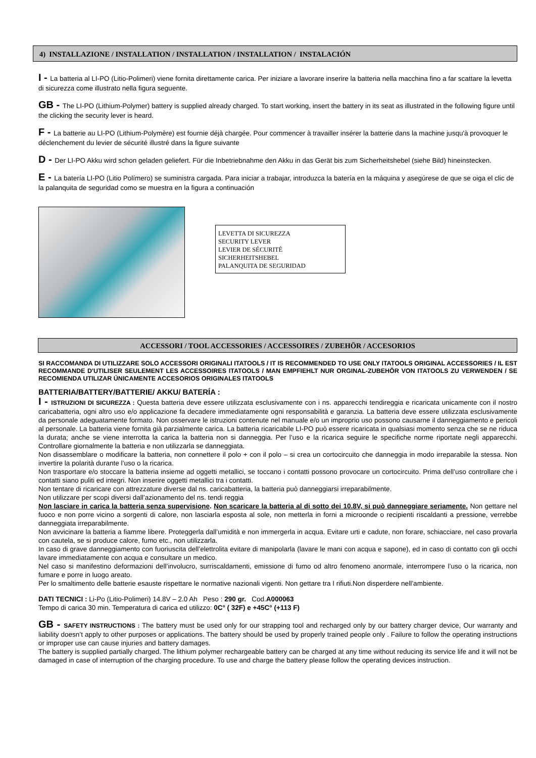4) INSTALLAZIONE / INSTALLATION / INSTALLATION / INSTALLATION / INSTALACIÓN
I - La batteria al LI-PO (Litio-Polimeri) viene fornita direttamente carica. Per iniziare a lavorare inserire la batteria nella macchina fino a far scattare la levetta di sicurezza come illustrato nella figura seguente.
GB - The LI-PO (Lithium-Polymer) battery is supplied already charged. To start working, insert the battery in its seat as illustrated in the following figure until the clicking the security lever is heard.
F - La batterie au LI-PO (Lithium-Polymère) est fournie déjà chargée. Pour commencer à travailler insérer la batterie dans la machine jusqu'à provoquer le déclenchement du levier de sécurité illustré dans la figure suivante
D - Der LI-PO Akku wird schon geladen geliefert. Für die Inbetriebnahme den Akku in das Gerät bis zum Sicherheitshebel (siehe Bild) hineinstecken.
E - La batería LI-PO (Litio Polímero) se suministra cargada. Para iniciar a trabajar, introduzca la batería en la máquina y asegúrese de que se oiga el clic de la palanquita de seguridad como se muestra en la figura a continuación
LEVETTA DI SICUREZZA
SECURITY LEVER
LEVIER DE SÉCURITÉ
SICHERHEITSHEBEL
PALANQUITA DE SEGURIDAD
ACCESSORI / TOOL ACCESSORIES / ACCESSOIRES / ZUBEHÖR / ACCESORIOS
SI RACCOMANDA DI UTILIZZARE SOLO ACCESSORI ORIGINALI ITATOOLS / IT IS RECOMMENDED TO USE ONLY ITATOOLS ORIGINAL ACCESSORIES / IL EST RECOMMANDE D'UTILISER SEULEMENT LES ACCESSOIRES ITATOOLS / MAN EMPFIEHLT NUR ORGINAL-ZUBEHÖR VON ITATOOLS ZU VERWENDEN / SE RECOMIENDA UTILIZAR ÚNICAMENTE ACCESORIOS ORIGINALES ITATOOLS
BATTERIA/BATTERY/BATTERIE/ AKKU/ BATERÍA :
I - ISTRUZIONI DI SICUREZZA : Questa batteria deve essere utilizzata esclusivamente con i ns. apparecchi tendireggia e ricaricata unicamente con il nostro caricabatteria, ogni altro uso e/o applicazione fa decadere immediatamente ogni responsabilità e garanzia. La batteria deve essere utilizzata esclusivamente da personale adeguatamente formato. Non osservare le istruzioni contenute nel manuale e/o un improprio uso possono causarne il danneggiamento e pericoli al personale. La batteria viene fornita già parzialmente carica. La batteria ricaricabile LI-PO può essere ricaricata in qualsiasi momento senza che se ne riduca la durata; anche se viene interrotta la carica la batteria non si danneggia. Per l’uso e la ricarica seguire le specifiche norme riportate negli apparecchi. Controllare giornalmente la batteria e non utilizzarla se danneggiata.
Non disassemblare o modificare la batteria, non connettere il polo + con il polo – si crea un cortocircuito che danneggia in modo irreparabile la stessa. Non invertire la polarità durante l’uso o la ricarica.
Non trasportare e/o stoccare la batteria insieme ad oggetti metallici, se toccano i contatti possono provocare un cortocircuito. Prima dell’uso controllare che i contatti siano puliti ed integri. Non inserire oggetti metallici tra i contatti.
Non tentare di ricaricare con attrezzature diverse dal ns. caricabatteria, la batteria può danneggiarsi irreparabilmente.
Non utilizzare per scopi diversi dall’azionamento del ns. tendi reggia
Non lasciare in carica la batteria senza supervisione. Non scaricare la batteria al di sotto dei 10.8V, si può danneggiare seriamente. Non gettare nel fuoco e non porre vicino a sorgenti di calore, non lasciarla esposta al sole, non metterla in forni a microonde o recipienti riscaldanti a pressione, verrebbe danneggiata irreparabilmente.
Non avvicinare la batteria a fiamme libere. Proteggerla dall’umidità e non immergerla in acqua. Evitare urti e cadute, non forare, schiacciare, nel caso provarla con cautela, se si produce calore, fumo etc., non utilizzarla.
In caso di grave danneggiamento con fuoriuscita dell’elettrolita evitare di manipolarla (lavare le mani con acqua e sapone), ed in caso di contatto con gli occhi lavare immediatamente con acqua e consultare un medico.
Nel caso si manifestino deformazioni dell’involucro, surriscaldamenti, emissione di fumo od altro fenomeno anormale, interrompere l’uso o la ricarica, non fumare e porre in luogo areato.
Per lo smaltimento delle batterie esauste rispettare le normative nazionali vigenti. Non gettare tra I rifiuti.Non disperdere nell’ambiente.
DATI TECNICI : Li-Po (Litio-Polimeri) 14.8V – 2.0 Ah Peso : 290 gr. Cod.A000063
Tempo di carica 30 min. Temperatura di carica ed utilizzo: 0C° ( 32F) e +45C° (+113 F)
GB - SAFETY INSTRUCTIONS : The battery must be used only for our strapping tool and recharged only by our battery charger device, Our warranty and liability doesn’t apply to other purposes or applications. The battery should be used by properly trained people only . Failure to follow the operating instructions or improper use can cause injuries and battery damages.
The battery is supplied partially charged. The lithium polymer rechargeable battery can be charged at any time without reducing its service life and it will not be damaged in case of interruption of the charging procedure. To use and charge the battery please follow the operating devices instruction.